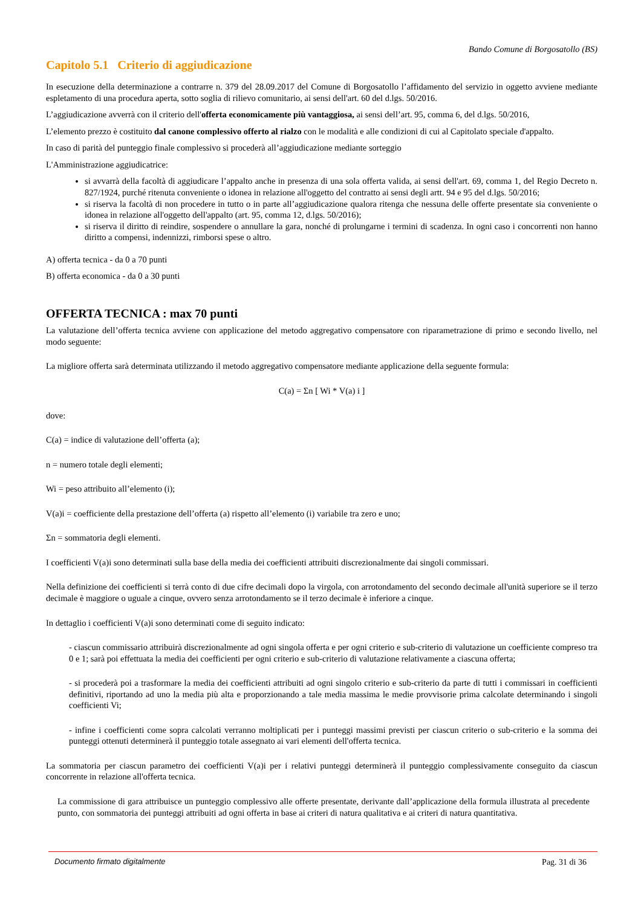Bando Comune di Borgosatollo (BS)
Capitolo 5.1 Criterio di aggiudicazione
In esecuzione della determinazione a contrarre n. 379 del 28.09.2017 del Comune di Borgosatollo l’affidamento del servizio in oggetto avviene mediante espletamento di una procedura aperta, sotto soglia di rilievo comunitario, ai sensi dell'art. 60 del d.lgs. 50/2016.
L’aggiudicazione avverrà con il criterio dell'offerta economicamente più vantaggiosa, ai sensi dell’art. 95, comma 6, del d.lgs. 50/2016,
L’elemento prezzo è costituito dal canone complessivo offerto al rialzo con le modalità e alle condizioni di cui al Capitolato speciale d'appalto.
In caso di parità del punteggio finale complessivo si procederà all’aggiudicazione mediante sorteggio
L'Amministrazione aggiudicatrice:
si avvarrà della facoltà di aggiudicare l’appalto anche in presenza di una sola offerta valida, ai sensi dell'art. 69, comma 1, del Regio Decreto n. 827/1924, purché ritenuta conveniente o idonea in relazione all'oggetto del contratto ai sensi degli artt. 94 e 95 del d.lgs. 50/2016;
si riserva la facoltà di non procedere in tutto o in parte all’aggiudicazione qualora ritenga che nessuna delle offerte presentate sia conveniente o idonea in relazione all'oggetto dell'appalto (art. 95, comma 12, d.lgs. 50/2016);
si riserva il diritto di reindire, sospendere o annullare la gara, nonché di prolungarne i termini di scadenza. In ogni caso i concorrenti non hanno diritto a compensi, indennizzi, rimborsi spese o altro.
A) offerta tecnica - da 0 a 70 punti
B) offerta economica - da 0 a 30 punti
OFFERTA TECNICA : max 70 punti
La valutazione dell’offerta tecnica avviene con applicazione del metodo aggregativo compensatore con riparametrazione di primo e secondo livello, nel modo seguente:
La migliore offerta sarà determinata utilizzando il metodo aggregativo compensatore mediante applicazione della seguente formula:
C(a) = Σn [ Wi * V(a) i ]
dove:
C(a) = indice di valutazione dell’offerta (a);
n = numero totale degli elementi;
Wi = peso attribuito all’elemento (i);
V(a)i = coefficiente della prestazione dell’offerta (a) rispetto all’elemento (i) variabile tra zero e uno;
Σn = sommatoria degli elementi.
I coefficienti V(a)i sono determinati sulla base della media dei coefficienti attribuiti discrezionalmente dai singoli commissari.
Nella definizione dei coefficienti si terrà conto di due cifre decimali dopo la virgola, con arrotondamento del secondo decimale all'unità superiore se il terzo decimale è maggiore o uguale a cinque, ovvero senza arrotondamento se il terzo decimale è inferiore a cinque.
In dettaglio i coefficienti V(a)i sono determinati come di seguito indicato:
- ciascun commissario attribuirà discrezionalmente ad ogni singola offerta e per ogni criterio e sub-criterio di valutazione un coefficiente compreso tra 0 e 1; sarà poi effettuata la media dei coefficienti per ogni criterio e sub-criterio di valutazione relativamente a ciascuna offerta;
- si procederà poi a trasformare la media dei coefficienti attribuiti ad ogni singolo criterio e sub-criterio da parte di tutti i commissari in coefficienti definitivi, riportando ad uno la media più alta e proporzionando a tale media massima le medie provvisorie prima calcolate determinando i singoli coefficienti Vi;
- infine i coefficienti come sopra calcolati verranno moltiplicati per i punteggi massimi previsti per ciascun criterio o sub-criterio e la somma dei punteggi ottenuti determinerà il punteggio totale assegnato ai vari elementi dell'offerta tecnica.
La sommatoria per ciascun parametro dei coefficienti V(a)i per i relativi punteggi determinerà il punteggio complessivamente conseguito da ciascun concorrente in relazione all'offerta tecnica.
La commissione di gara attribuisce un punteggio complessivo alle offerte presentate, derivante dall’applicazione della formula illustrata al precedente punto, con sommatoria dei punteggi attribuiti ad ogni offerta in base ai criteri di natura qualitativa e ai criteri di natura quantitativa.
Documento firmato digitalmente Pag. 31 di 36